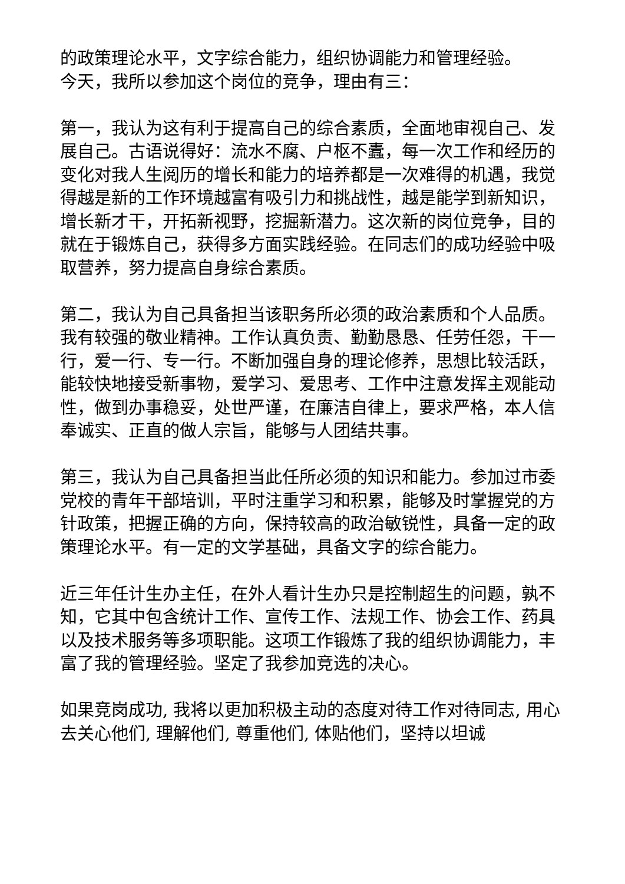的政策理论水平，文字综合能力，组织协调能力和管理经验。
今天，我所以参加这个岗位的竞争，理由有三：
第一，我认为这有利于提高自己的综合素质，全面地审视自己、发展自己。古语说得好：流水不腐、户枢不蠹，每一次工作和经历的变化对我人生阅历的增长和能力的培养都是一次难得的机遇，我觉得越是新的工作环境越富有吸引力和挑战性，越是能学到新知识，增长新才干，开拓新视野，挖掘新潜力。这次新的岗位竞争，目的就在于锻炼自己，获得多方面实践经验。在同志们的成功经验中吸取营养，努力提高自身综合素质。
第二，我认为自己具备担当该职务所必须的政治素质和个人品质。我有较强的敬业精神。工作认真负责、勤勤恳恳、任劳任怨，干一行，爱一行、专一行。不断加强自身的理论修养，思想比较活跃，能较快地接受新事物，爱学习、爱思考、工作中注意发挥主观能动性，做到办事稳妥，处世严谨，在廉洁自律上，要求严格，本人信奉诚实、正直的做人宗旨，能够与人团结共事。
第三，我认为自己具备担当此任所必须的知识和能力。参加过市委党校的青年干部培训，平时注重学习和积累，能够及时掌握党的方针政策，把握正确的方向，保持较高的政治敏锐性，具备一定的政策理论水平。有一定的文学基础，具备文字的综合能力。
近三年任计生办主任，在外人看计生办只是控制超生的问题，孰不知，它其中包含统计工作、宣传工作、法规工作、协会工作、药具以及技术服务等多项职能。这项工作锻炼了我的组织协调能力，丰富了我的管理经验。坚定了我参加竞选的决心。
如果竞岗成功, 我将以更加积极主动的态度对待工作对待同志, 用心去关心他们, 理解他们, 尊重他们, 体贴他们，坚持以坦诚